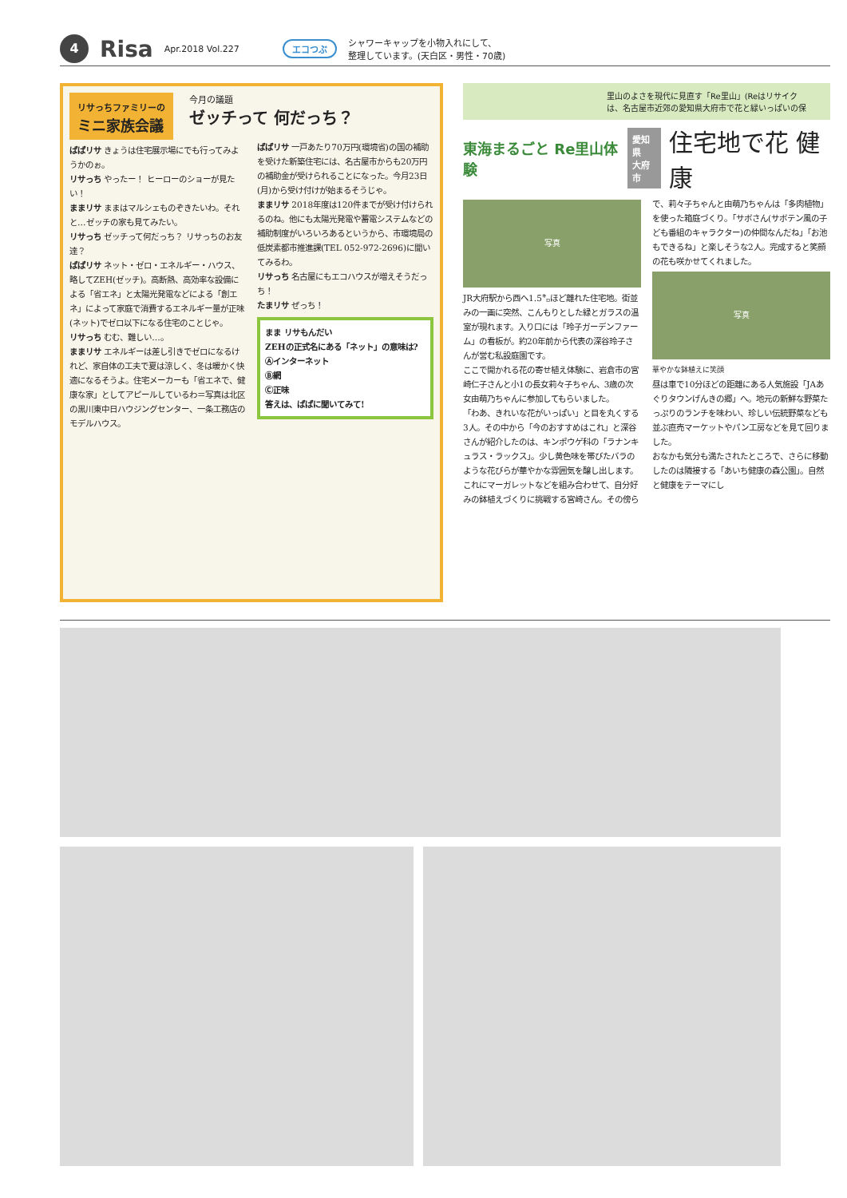4 Risa Apr.2018 Vol.227 エコつぶ シャワーキャップを小物入れにして、
整理しています。(天白区・男性・70歳)
リサっちファミリーの
ミニ家族会議
今月の議題
ゼッチって 何だっち？
ぱぱリサ きょうは住宅展示場にでも行ってみようかのぉ。
リサっち やったー！ ヒーローのショーが見たい！
ままリサ ままはマルシェものぞきたいわ。それと…ゼッチの家も見てみたい。
リサっち ゼッチって何だっち？ リサっちのお友達？
ぱぱリサ ネット・ゼロ・エネルギー・ハウス、略してZEH(ゼッチ)。高断熱、高効率な設備による「省エネ」と太陽光発電などによる「創エネ」によって家庭で消費するエネルギー量が正味(ネット)でゼロ以下になる住宅のことじゃ。
リサっち むむ、難しい…。
ままリサ エネルギーは差し引きでゼロになるけれど、家自体の工夫で夏は涼しく、冬は暖かく快適になるそうよ。住宅メーカーも「省エネで、健康な家」としてアピールしているわ＝写真は北区の黒川東中日ハウジングセンター、一条工務店のモデルハウス。
ぱぱリサ 一戸あたり70万円(環境省)の国の補助を受けた新築住宅には、名古屋市からも20万円の補助金が受けられることになった。今月23日(月)から受け付けが始まるそうじゃ。
ままリサ 2018年度は120件までが受け付けられるのね。他にも太陽光発電や蓄電システムなどの補助制度がいろいろあるというから、市環境局の低炭素都市推進課(TEL 052-972-2696)に聞いてみるわ。
リサっち 名古屋にもエコハウスが増えそうだっち！
たまリサ ぜっち！
まま リサもんだい
ZEHの正式名にある「ネット」の意味は?
Ⓐインターネット
Ⓑ網
Ⓒ正味
答えは、ぱぱに聞いてみて!
里山のよさを現代に見直す「Re里山」(Reはリサイク
は、名古屋市近郊の愛知県大府市で花と緑いっぱいの保
東海まるごと Re里山体験 愛知県
大府市 住宅地で花 健康
写真
JR大府駅から西へ1.5㌔ほど離れた住宅地。街並みの一画に突然、こんもりとした緑とガラスの温室が現れます。入り口には「玲子ガーデンファーム」の看板が。約20年前から代表の深谷玲子さんが営む私設庭園です。
ここで開かれる花の寄せ植え体験に、岩倉市の宮崎仁子さんと小1の長女莉々子ちゃん、3歳の次女由萌乃ちゃんに参加してもらいました。
「わあ、きれいな花がいっぱい」と目を丸くする3人。その中から「今のおすすめはこれ」と深谷さんが紹介したのは、キンポウゲ科の「ラナンキュラス・ラックス」。少し黄色味を帯びたバラのような花びらが華やかな雰囲気を醸し出します。これにマーガレットなどを組み合わせて、自分好みの鉢植えづくりに挑戦する宮崎さん。その傍らで、莉々子ちゃんと由萌乃ちゃんは「多肉植物」を使った箱庭づくり。「サボさん(サボテン風の子ども番組のキャラクター)の仲間なんだね」「お池もできるね」と楽しそうな2人。完成すると笑顔の花も咲かせてくれました。
写真
華やかな鉢植えに笑顔
昼は車で10分ほどの距離にある人気施設「JAあぐりタウンげんきの郷」へ。地元の新鮮な野菜たっぷりのランチを味わい、珍しい伝統野菜なども並ぶ直売マーケットやパン工房などを見て回りました。
おなかも気分も満たされたところで、さらに移動したのは隣接する「あいち健康の森公園」。自然と健康をテーマにし